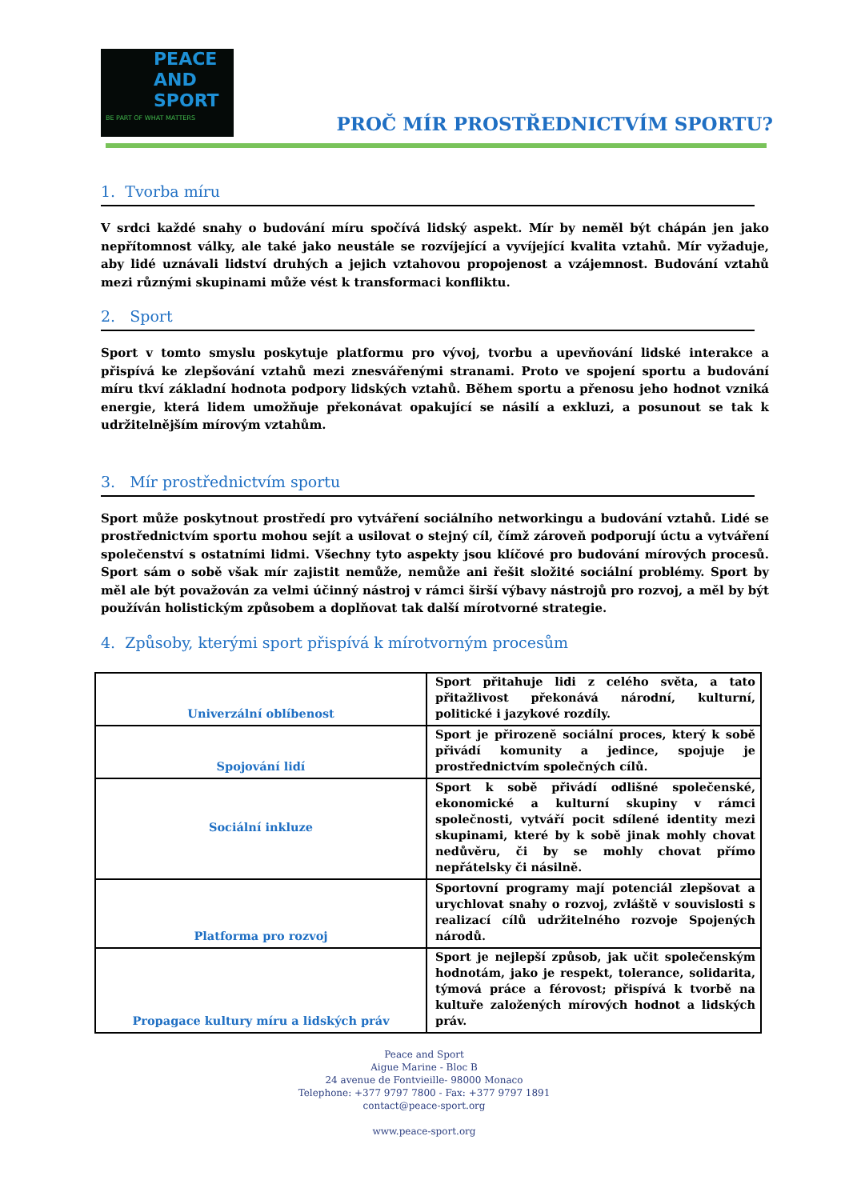PEACE
AND
SPORT
BE PART OF WHAT MATTERS
PROČ MÍR PROSTŘEDNICTVÍM SPORTU?
1. Tvorba míru
V srdci každé snahy o budování míru spočívá lidský aspekt. Mír by neměl být chápán jen jako nepřítomnost války, ale také jako neustále se rozvíjející a vyvíjející kvalita vztahů. Mír vyžaduje, aby lidé uznávali lidství druhých a jejich vztahovou propojenost a vzájemnost. Budování vztahů mezi různými skupinami může vést k transformaci konfliktu.
2. Sport
Sport v tomto smyslu poskytuje platformu pro vývoj, tvorbu a upevňování lidské interakce a přispívá ke zlepšování vztahů mezi znesvářenými stranami. Proto ve spojení sportu a budování míru tkví základní hodnota podpory lidských vztahů. Během sportu a přenosu jeho hodnot vzniká energie, která lidem umožňuje překonávat opakující se násilí a exkluzi, a posunout se tak k udržitelnějším mírovým vztahům.
3. Mír prostřednictvím sportu
Sport může poskytnout prostředí pro vytváření sociálního networkingu a budování vztahů. Lidé se prostřednictvím sportu mohou sejít a usilovat o stejný cíl, čímž zároveň podporují úctu a vytváření společenství s ostatními lidmi. Všechny tyto aspekty jsou klíčové pro budování mírových procesů. Sport sám o sobě však mír zajistit nemůže, nemůže ani řešit složité sociální problémy. Sport by měl ale být považován za velmi účinný nástroj v rámci širší výbavy nástrojů pro rozvoj, a měl by být používán holistickým způsobem a doplňovat tak další mírotvorné strategie.
4. Způsoby, kterými sport přispívá k mírotvorným procesům
| Univerzální oblíbenost | Sport přitahuje lidi z celého světa, a tato přitažlivost překonává národní, kulturní, politické i jazykové rozdíly. |
| Spojování lidí | Sport je přirozeně sociální proces, který k sobě přivádí komunity a jedince, spojuje je prostřednictvím společných cílů. |
| Sociální inkluze | Sport k sobě přivádí odlišné společenské, ekonomické a kulturní skupiny v rámci společnosti, vytváří pocit sdílené identity mezi skupinami, které by k sobě jinak mohly chovat nedůvěru, či by se mohly chovat přímo nepřátelsky či násilně. |
| Platforma pro rozvoj | Sportovní programy mají potenciál zlepšovat a urychlovat snahy o rozvoj, zvláště v souvislosti s realizací cílů udržitelného rozvoje Spojených národů. |
| Propagace kultury míru a lidských práv | Sport je nejlepší způsob, jak učit společenským hodnotám, jako je respekt, tolerance, solidarita, týmová práce a férovost; přispívá k tvorbě na kultuře založených mírových hodnot a lidských práv. |
Peace and Sport
Aigue Marine - Bloc B
24 avenue de Fontvieille- 98000 Monaco
Telephone: +377 9797 7800 - Fax: +377 9797 1891
contact@peace-sport.org
www.peace-sport.org